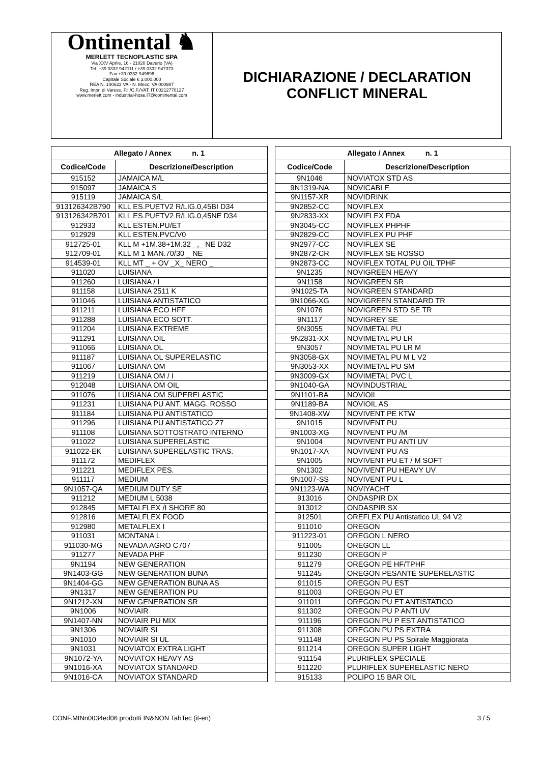Ontinental ♞
MERLETT TECNOPLASTIC SPA
Via XXV Aprile, 16 - 21020 Daverio (VA)
Tel. +39 0332 942111 / +39 0332 947373
Fax +39 0332 949696
Capitale Sociale € 3.000.000
REA N. 100622 VA - N. Mecc. VA 000987
Reg. Impr. di Varese, P.I./C.F./VAT: IT 00212770127
www.merlett.com - industrial-hose.IT@continental.com
DICHIARAZIONE / DECLARATION
CONFLICT MINERAL
| Allegato / Annex n. 1 | |
| --- | --- |
| Codice/Code | Descrizione/Description |
| 915152 | JAMAICA M/L |
| 915097 | JAMAICA S |
| 915119 | JAMAICA S/L |
| 913126342B790 | KLL ES.PUETV2 R/LIG.0,45BI D34 |
| 913126342B701 | KLL ES.PUETV2 R/LIG.0,45NE D34 |
| 912933 | KLL ESTEN.PU/ET |
| 912929 | KLL ESTEN.PVC/V0 |
| 912725-01 | KLL M +1M.38+1M.32 _,_ NE D32 |
| 912709-01 | KLL M 1 MAN.70/30 _ NE |
| 914539-01 | KLL MT _ + OV _X_ NERO _ |
| 911020 | LUISIANA |
| 911260 | LUISIANA / I |
| 911158 | LUISIANA 2511 K |
| 911046 | LUISIANA ANTISTATICO |
| 911211 | LUISIANA ECO HFF |
| 911288 | LUISIANA ECO SOTT. |
| 911204 | LUISIANA EXTREME |
| 911291 | LUISIANA OIL |
| 911066 | LUISIANA OL |
| 911187 | LUISIANA OL SUPERELASTIC |
| 911067 | LUISIANA OM |
| 911219 | LUISIANA OM / I |
| 912048 | LUISIANA OM OIL |
| 911076 | LUISIANA OM SUPERELASTIC |
| 911231 | LUISIANA PU ANT. MAGG. ROSSO |
| 911184 | LUISIANA PU ANTISTATICO |
| 911296 | LUISIANA PU ANTISTATICO Z7 |
| 911108 | LUISIANA SOTTOSTRATO INTERNO |
| 911022 | LUISIANA SUPERELASTIC |
| 911022-EK | LUISIANA SUPERELASTIC TRAS. |
| 911172 | MEDIFLEX |
| 911221 | MEDIFLEX PES. |
| 911117 | MEDIUM |
| 9N1057-QA | MEDIUM DUTY SE |
| 911212 | MEDIUM L 5038 |
| 912845 | METALFLEX /I SHORE 80 |
| 912816 | METALFLEX FOOD |
| 912980 | METALFLEX I |
| 911031 | MONTANA L |
| 911030-MG | NEVADA AGRO C707 |
| 911277 | NEVADA PHF |
| 9N1194 | NEW GENERATION |
| 9N1403-GG | NEW GENERATION BUNA |
| 9N1404-GG | NEW GENERATION BUNA AS |
| 9N1317 | NEW GENERATION PU |
| 9N1212-XN | NEW GENERATION SR |
| 9N1006 | NOVIAIR |
| 9N1407-NN | NOVIAIR PU MIX |
| 9N1306 | NOVIAIR SI |
| 9N1010 | NOVIAIR SI UL |
| 9N1031 | NOVIATOX EXTRA LIGHT |
| 9N1072-YA | NOVIATOX HEAVY AS |
| 9N1016-XA | NOVIATOX STANDARD |
| 9N1016-CA | NOVIATOX STANDARD |
| Allegato / Annex n. 1 | |
| --- | --- |
| Codice/Code | Descrizione/Description |
| 9N1046 | NOVIATOX STD AS |
| 9N1319-NA | NOVICABLE |
| 9N1157-XR | NOVIDRINK |
| 9N2852-CC | NOVIFLEX |
| 9N2833-XX | NOVIFLEX FDA |
| 9N3045-CC | NOVIFLEX PHPHF |
| 9N2829-CC | NOVIFLEX PU PHF |
| 9N2977-CC | NOVIFLEX SE |
| 9N2872-CR | NOVIFLEX SE ROSSO |
| 9N2873-CC | NOVIFLEX TOTAL PU OIL TPHF |
| 9N1235 | NOVIGREEN HEAVY |
| 9N1158 | NOVIGREEN SR |
| 9N1025-TA | NOVIGREEN STANDARD |
| 9N1066-XG | NOVIGREEN STANDARD TR |
| 9N1076 | NOVIGREEN STD SE TR |
| 9N1117 | NOVIGREY SE |
| 9N3055 | NOVIMETAL PU |
| 9N2831-XX | NOVIMETAL PU LR |
| 9N3057 | NOVIMETAL PU LR M |
| 9N3058-GX | NOVIMETAL PU M L V2 |
| 9N3053-XX | NOVIMETAL PU SM |
| 9N3009-GX | NOVIMETAL PVC L |
| 9N1040-GA | NOVINDUSTRIAL |
| 9N1101-BA | NOVIOIL |
| 9N1189-BA | NOVIOIL AS |
| 9N1408-XW | NOVIVENT PE KTW |
| 9N1015 | NOVIVENT PU |
| 9N1003-XG | NOVIVENT PU /M |
| 9N1004 | NOVIVENT PU ANTI UV |
| 9N1017-XA | NOVIVENT PU AS |
| 9N1005 | NOVIVENT PU ET / M SOFT |
| 9N1302 | NOVIVENT PU HEAVY UV |
| 9N1007-SS | NOVIVENT PU L |
| 9N1123-WA | NOVIYACHT |
| 913016 | ONDASPIR DX |
| 913012 | ONDASPIR SX |
| 912501 | OREFLEX PU Antistatico UL 94 V2 |
| 911010 | OREGON |
| 911223-01 | OREGON L NERO |
| 911005 | OREGON LL |
| 911230 | OREGON P |
| 911279 | OREGON PE HF/TPHF |
| 911245 | OREGON PESANTE SUPERELASTIC |
| 911015 | OREGON PU EST |
| 911003 | OREGON PU ET |
| 911011 | OREGON PU ET ANTISTATICO |
| 911302 | OREGON PU P ANTI UV |
| 911196 | OREGON PU P EST ANTISTATICO |
| 911308 | OREGON PU PS EXTRA |
| 911148 | OREGON PU PS Spirale Maggiorata |
| 911214 | OREGON SUPER LIGHT |
| 911154 | PLURIFLEX SPECIALE |
| 911220 | PLURIFLEX SUPERELASTIC NERO |
| 915133 | POLIPO 15 BAR OIL |
CONF.MINn0034ed06 prodotti IN&NON TabTec (it-en) 3 / 5